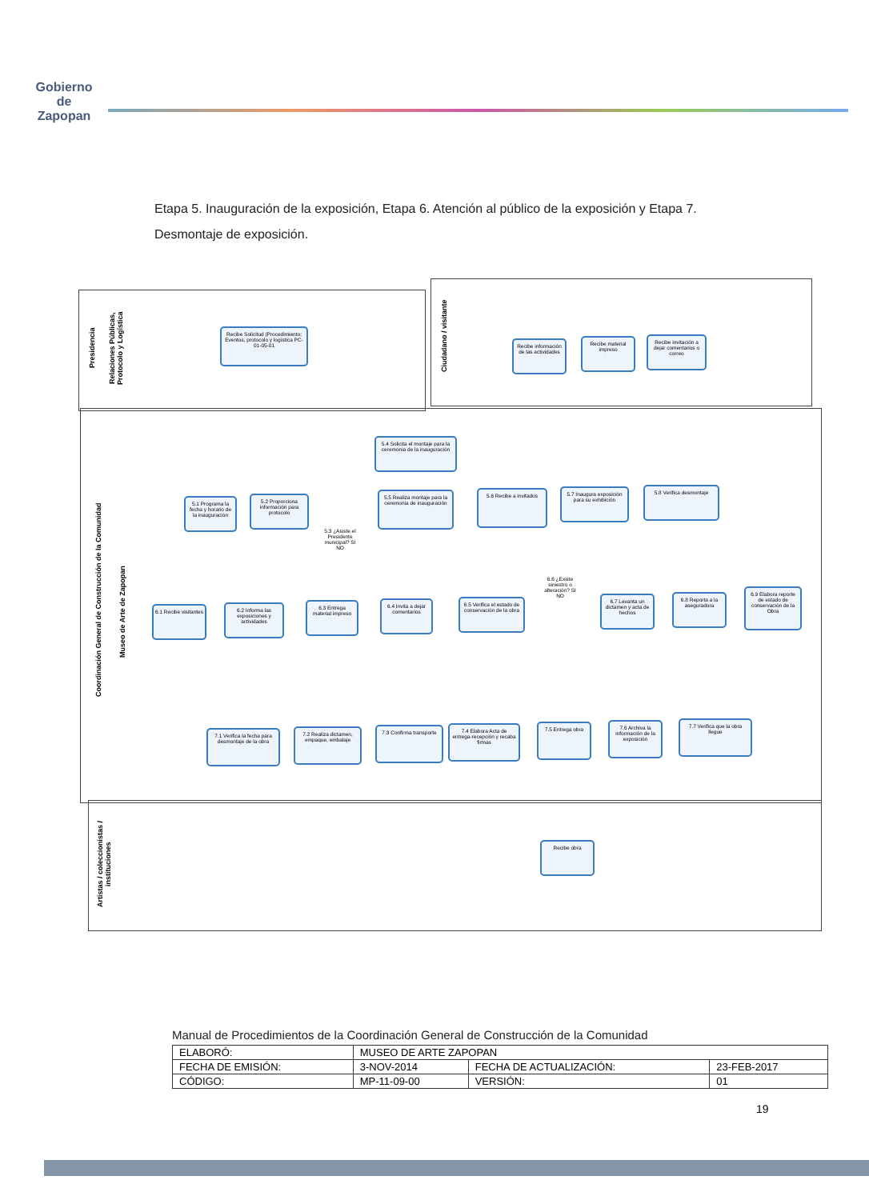Gobierno de
Zapopan
Etapa 5. Inauguración de la exposición, Etapa 6. Atención al público de la exposición y Etapa 7. Desmontaje de exposición.
Presidencia
Relaciones Públicas, Protocolo y Logística
Recibe Solicitud (Procedimiento: Eventos, protocolo y logística PC-01-05-01
Ciudadano / visitante
Recibe información de las actividades
Recibe material impreso
Recibe invitación a dejar comentarios o correo
Coordinación General de Construcción de la Comunidad
Museo de Arte de Zapopan
5.4 Solicita el montaje para la ceremonia de la inauguración
5.1 Programa la fecha y horario de la inauguración
5.2 Proporciona información para protocolo
5.3 ¿Asiste el Presidente municipal? SI NO
5.5 Realiza montaje para la ceremonia de inauguración
5.6 Recibe a invitados
5.7 Inaugura exposición para su exhibición
5.8 Verifica desmontaje
6.1 Recibe visitantes
6.2 Informa las exposiciones y actividades
6.3 Entrega material impreso
6.4 Invita a dejar comentarios
6.5 Verifica el estado de conservación de la obra
6.6 ¿Existe siniestro o alteración? SI NO
6.7 Levanta un dictamen y acta de hechos
6.8 Reporta a la aseguradora
6.9 Elabora reporte de estado de conservación de la Obra
7.1 Verifica la fecha para desmontaje de la obra
7.2 Realiza dictamen, empaque, embalaje
7.3 Confirma transporte
7.4 Elabora Acta de entrega-recepción y recaba firmas
7.5 Entrega obra
7.6 Archiva la información de la exposición
7.7 Verifica que la obra llegue
Artistas / coleccionistas / instituciones
Recibe obra
Manual de Procedimientos de la Coordinación General de Construcción de la Comunidad
| ELABORÓ: | MUSEO DE ARTE ZAPOPAN | | |
| FECHA DE EMISIÓN: | 3-NOV-2014 | FECHA DE ACTUALIZACIÓN: | 23-FEB-2017 |
| CÓDIGO: | MP-11-09-00 | VERSIÓN: | 01 |
19